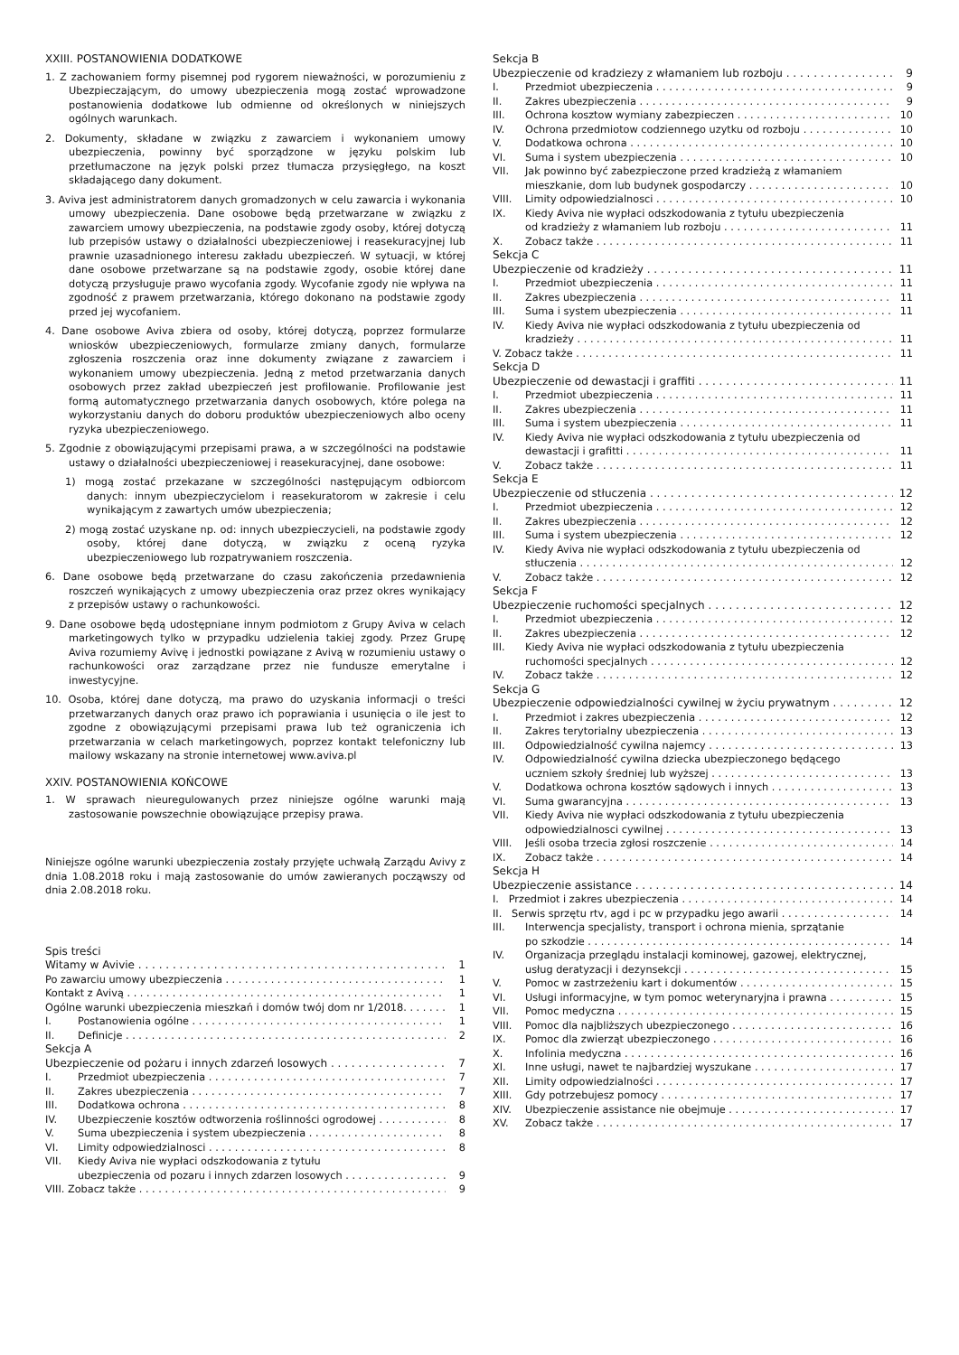XXIII. POSTANOWIENIA DODATKOWE
1. Z zachowaniem formy pisemnej pod rygorem nieważności, w porozumieniu z Ubezpieczającym, do umowy ubezpieczenia mogą zostać wprowadzone postanowienia dodatkowe lub odmienne od określonych w niniejszych ogólnych warunkach.
2. Dokumenty, składane w związku z zawarciem i wykonaniem umowy ubezpieczenia, powinny być sporządzone w języku polskim lub przetłumaczone na język polski przez tłumacza przysięgłego, na koszt składającego dany dokument.
3. Aviva jest administratorem danych gromadzonych w celu zawarcia i wykonania umowy ubezpieczenia. Dane osobowe będą przetwarzane w związku z zawarciem umowy ubezpieczenia, na podstawie zgody osoby, której dotyczą lub przepisów ustawy o działalności ubezpieczeniowej i reasekuracyjnej lub prawnie uzasadnionego interesu zakładu ubezpieczeń. W sytuacji, w której dane osobowe przetwarzane są na podstawie zgody, osobie której dane dotyczą przysługuje prawo wycofania zgody. Wycofanie zgody nie wpływa na zgodność z prawem przetwarzania, którego dokonano na podstawie zgody przed jej wycofaniem.
4. Dane osobowe Aviva zbiera od osoby, której dotyczą, poprzez formularze wniosków ubezpieczeniowych, formularze zmiany danych, formularze zgłoszenia roszczenia oraz inne dokumenty związane z zawarciem i wykonaniem umowy ubezpieczenia. Jedną z metod przetwarzania danych osobowych przez zakład ubezpieczeń jest profilowanie. Profilowanie jest formą automatycznego przetwarzania danych osobowych, które polega na wykorzystaniu danych do doboru produktów ubezpieczeniowych albo oceny ryzyka ubezpieczeniowego.
5. Zgodnie z obowiązującymi przepisami prawa, a w szczególności na podstawie ustawy o działalności ubezpieczeniowej i reasekuracyjnej, dane osobowe:
1) mogą zostać przekazane w szczególności następującym odbiorcom danych: innym ubezpieczycielom i reasekuratorom w zakresie i celu wynikającym z zawartych umów ubezpieczenia;
2) mogą zostać uzyskane np. od: innych ubezpieczycieli, na podstawie zgody osoby, której dane dotyczą, w związku z oceną ryzyka ubezpieczeniowego lub rozpatrywaniem roszczenia.
6. Dane osobowe będą przetwarzane do czasu zakończenia przedawnienia roszczeń wynikających z umowy ubezpieczenia oraz przez okres wynikający z przepisów ustawy o rachunkowości.
9. Dane osobowe będą udostępniane innym podmiotom z Grupy Aviva w celach marketingowych tylko w przypadku udzielenia takiej zgody. Przez Grupę Aviva rozumiemy Avivę i jednostki powiązane z Avivą w rozumieniu ustawy o rachunkowości oraz zarządzane przez nie fundusze emerytalne i inwestycyjne.
10. Osoba, której dane dotyczą, ma prawo do uzyskania informacji o treści przetwarzanych danych oraz prawo ich poprawiania i usunięcia o ile jest to zgodne z obowiązującymi przepisami prawa lub też ograniczenia ich przetwarzania w celach marketingowych, poprzez kontakt telefoniczny lub mailowy wskazany na stronie internetowej www.aviva.pl
XXIV. POSTANOWIENIA KOŃCOWE
1. W sprawach nieuregulowanych przez niniejsze ogólne warunki mają zastosowanie powszechnie obowiązujące przepisy prawa.
Niniejsze ogólne warunki ubezpieczenia zostały przyjęte uchwałą Zarządu Avivy z dnia 1.08.2018 roku i mają zastosowanie do umów zawieranych począwszy od dnia 2.08.2018 roku.
Spis treści
Witamy w Avivie 1
Po zawarciu umowy ubezpieczenia 1
Kontakt z Avivą 1
Ogólne warunki ubezpieczenia mieszkań i domów twój dom nr 1/2018. 1
I. Postanowienia ogólne 1
II. Definicje 2
Sekcja A
Ubezpieczenie od pożaru i innych zdarzeń losowych 7
I. Przedmiot ubezpieczenia 7
II. Zakres ubezpieczenia 7
III. Dodatkowa ochrona 8
IV. Ubezpieczenie kosztów odtworzenia roślinności ogrodowej 8
V. Suma ubezpieczenia i system ubezpieczenia 8
VI. Limity odpowiedzialnosci 8
VII. Kiedy Aviva nie wypłaci odszkodowania z tytułu
ubezpieczenia od pozaru i innych zdarzen losowych 9
VIII. Zobacz także 9
Sekcja B
Ubezpieczenie od kradziezy z włamaniem lub rozboju 9
I. Przedmiot ubezpieczenia 9
II. Zakres ubezpieczenia 9
III. Ochrona kosztow wymiany zabezpieczen 10
IV. Ochrona przedmiotow codziennego uzytku od rozboju 10
V. Dodatkowa ochrona 10
VI. Suma i system ubezpieczenia 10
VII. Jak powinno być zabezpieczone przed kradzieżą z włamaniem
mieszkanie, dom lub budynek gospodarczy 10
VIII. Limity odpowiedzialnosci 10
IX. Kiedy Aviva nie wypłaci odszkodowania z tytułu ubezpieczenia
od kradzieży z włamaniem lub rozboju 11
X. Zobacz także 11
Sekcja C
Ubezpieczenie od kradzieży 11
I. Przedmiot ubezpieczenia 11
II. Zakres ubezpieczenia 11
III. Suma i system ubezpieczenia 11
IV. Kiedy Aviva nie wypłaci odszkodowania z tytułu ubezpieczenia od
kradzieży 11
V. Zobacz także 11
Sekcja D
Ubezpieczenie od dewastacji i graffiti 11
I. Przedmiot ubezpieczenia 11
II. Zakres ubezpieczenia 11
III. Suma i system ubezpieczenia 11
IV. Kiedy Aviva nie wypłaci odszkodowania z tytułu ubezpieczenia od
dewastacji i grafitti 11
V. Zobacz także 11
Sekcja E
Ubezpieczenie od stłuczenia 12
I. Przedmiot ubezpieczenia 12
II. Zakres ubezpieczenia 12
III. Suma i system ubezpieczenia 12
IV. Kiedy Aviva nie wypłaci odszkodowania z tytułu ubezpieczenia od
stłuczenia 12
V. Zobacz także 12
Sekcja F
Ubezpieczenie ruchomości specjalnych 12
I. Przedmiot ubezpieczenia 12
II. Zakres ubezpieczenia 12
III. Kiedy Aviva nie wypłaci odszkodowania z tytułu ubezpieczenia
ruchomości specjalnych 12
IV. Zobacz także 12
Sekcja G
Ubezpieczenie odpowiedzialności cywilnej w życiu prywatnym 12
I. Przedmiot i zakres ubezpieczenia 12
II. Zakres terytorialny ubezpieczenia 13
III. Odpowiedzialność cywilna najemcy 13
IV. Odpowiedzialność cywilna dziecka ubezpieczonego będącego
uczniem szkoły średniej lub wyższej 13
V. Dodatkowa ochrona kosztów sądowych i innych 13
VI. Suma gwarancyjna 13
VII. Kiedy Aviva nie wypłaci odszkodowania z tytułu ubezpieczenia
odpowiedzialnosci cywilnej 13
VIII. Jeśli osoba trzecia zgłosi roszczenie 14
IX. Zobacz także 14
Sekcja H
Ubezpieczenie assistance 14
I. Przedmiot i zakres ubezpieczenia 14
II. Serwis sprzętu rtv, agd i pc w przypadku jego awarii 14
III. Interwencja specjalisty, transport i ochrona mienia, sprzątanie
po szkodzie 14
IV. Organizacja przeglądu instalacji kominowej, gazowej, elektrycznej,
usług deratyzacji i dezynsekcji 15
V. Pomoc w zastrzeżeniu kart i dokumentów 15
VI. Usługi informacyjne, w tym pomoc weterynaryjna i prawna 15
VII. Pomoc medyczna 15
VIII. Pomoc dla najbliższych ubezpieczonego 16
IX. Pomoc dla zwierząt ubezpieczonego 16
X. Infolinia medyczna 16
XI. Inne usługi, nawet te najbardziej wyszukane 17
XII. Limity odpowiedzialności 17
XIII. Gdy potrzebujesz pomocy 17
XIV. Ubezpieczenie assistance nie obejmuje 17
XV. Zobacz także 17